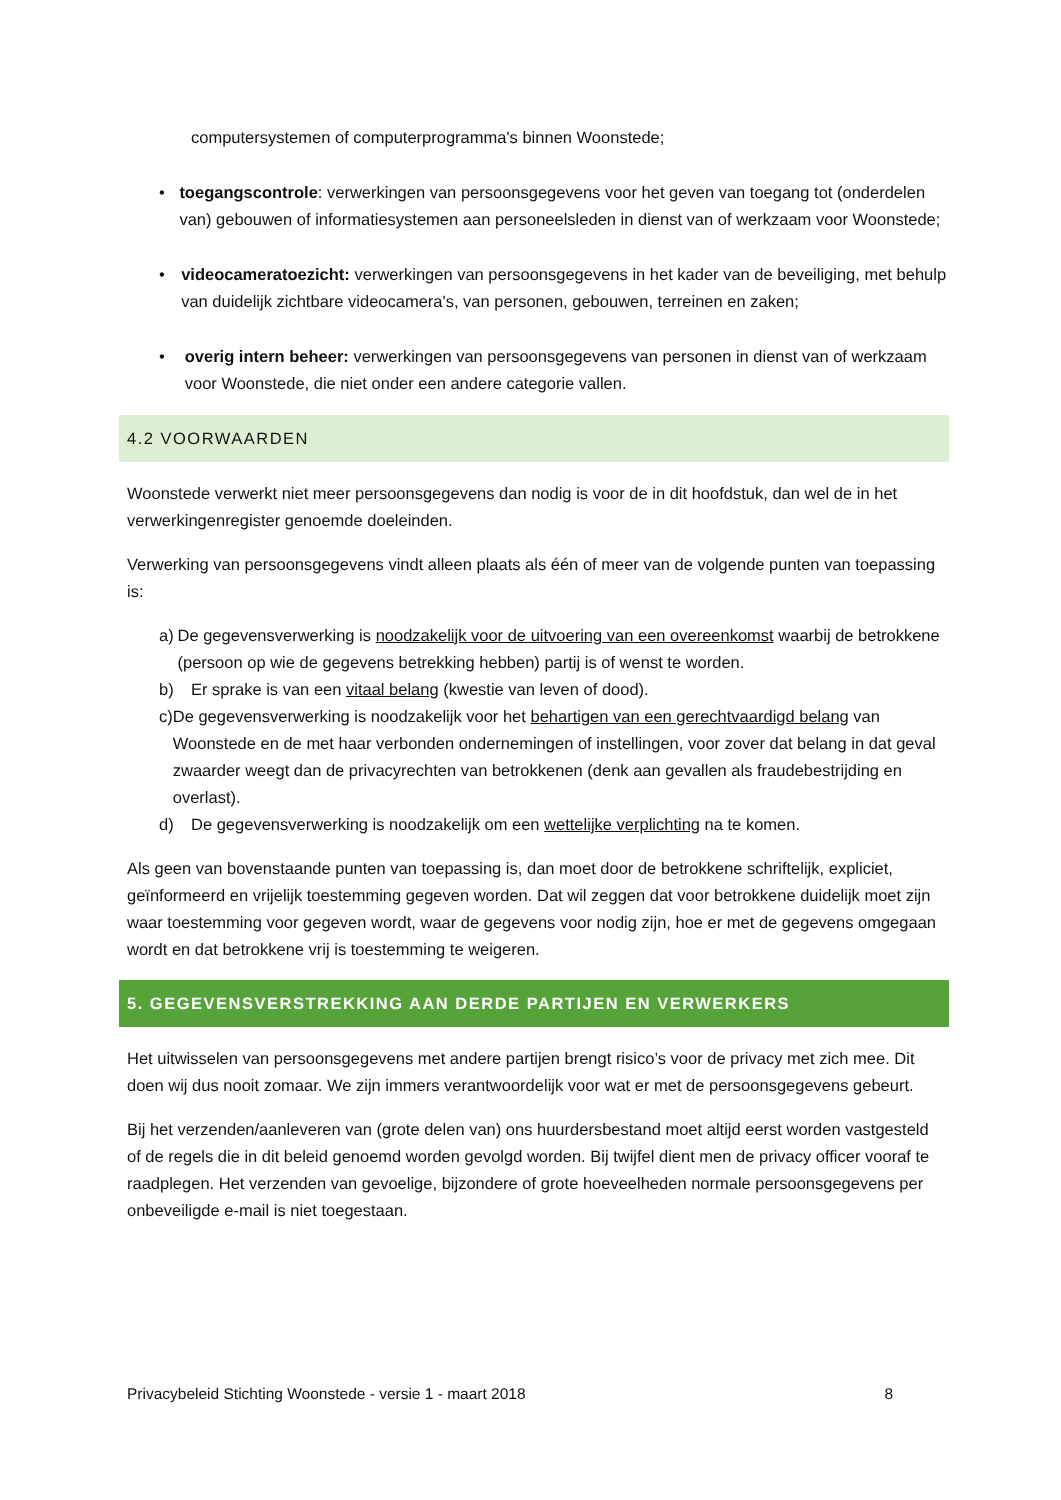computersystemen of computerprogramma's binnen Woonstede;
• toegangscontrole: verwerkingen van persoonsgegevens voor het geven van toegang tot (onderdelen van) gebouwen of informatiesystemen aan personeelsleden in dienst van of werkzaam voor Woonstede;
• videocameratoezicht: verwerkingen van persoonsgegevens in het kader van de beveiliging, met behulp van duidelijk zichtbare videocamera's, van personen, gebouwen, terreinen en zaken;
• overig intern beheer: verwerkingen van persoonsgegevens van personen in dienst van of werkzaam voor Woonstede, die niet onder een andere categorie vallen.
4.2 VOORWAARDEN
Woonstede verwerkt niet meer persoonsgegevens dan nodig is voor de in dit hoofdstuk, dan wel de in het verwerkingenregister genoemde doeleinden.
Verwerking van persoonsgegevens vindt alleen plaats als één of meer van de volgende punten van toepassing is:
a) De gegevensverwerking is noodzakelijk voor de uitvoering van een overeenkomst waarbij de betrokkene (persoon op wie de gegevens betrekking hebben) partij is of wenst te worden.
b) Er sprake is van een vitaal belang (kwestie van leven of dood).
c) De gegevensverwerking is noodzakelijk voor het behartigen van een gerechtvaardigd belang van Woonstede en de met haar verbonden ondernemingen of instellingen, voor zover dat belang in dat geval zwaarder weegt dan de privacyrechten van betrokkenen (denk aan gevallen als fraudebestrijding en overlast).
d) De gegevensverwerking is noodzakelijk om een wettelijke verplichting na te komen.
Als geen van bovenstaande punten van toepassing is, dan moet door de betrokkene schriftelijk, expliciet, geïnformeerd en vrijelijk toestemming gegeven worden. Dat wil zeggen dat voor betrokkene duidelijk moet zijn waar toestemming voor gegeven wordt, waar de gegevens voor nodig zijn, hoe er met de gegevens omgegaan wordt en dat betrokkene vrij is toestemming te weigeren.
5. GEGEVENSVERSTREKKING AAN DERDE PARTIJEN EN VERWERKERS
Het uitwisselen van persoonsgegevens met andere partijen brengt risico’s voor de privacy met zich mee. Dit doen wij dus nooit zomaar. We zijn immers verantwoordelijk voor wat er met de persoonsgegevens gebeurt.
Bij het verzenden/aanleveren van (grote delen van) ons huurdersbestand moet altijd eerst worden vastgesteld of de regels die in dit beleid genoemd worden gevolgd worden. Bij twijfel dient men de privacy officer vooraf te raadplegen. Het verzenden van gevoelige, bijzondere of grote hoeveelheden normale persoonsgegevens per onbeveiligde e-mail is niet toegestaan.
Privacybeleid Stichting Woonstede - versie 1 - maart 2018 8